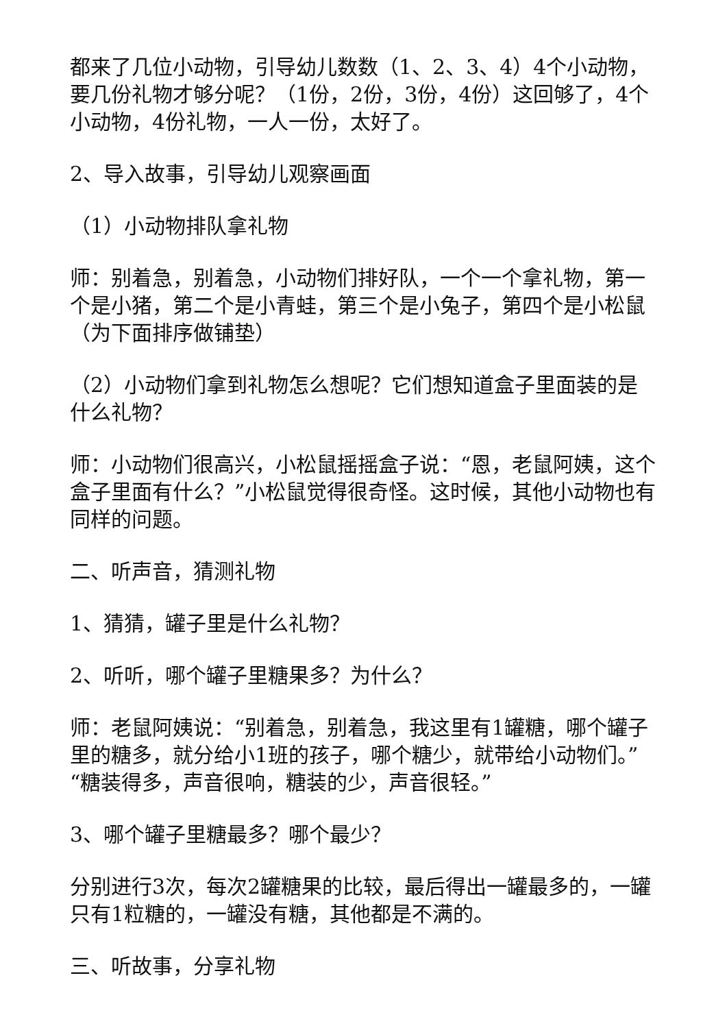都来了几位小动物，引导幼儿数数（1、2、3、4）4个小动物，要几份礼物才够分呢？（1份，2份，3份，4份）这回够了，4个小动物，4份礼物，一人一份，太好了。
2、导入故事，引导幼儿观察画面
（1）小动物排队拿礼物
师：别着急，别着急，小动物们排好队，一个一个拿礼物，第一个是小猪，第二个是小青蛙，第三个是小兔子，第四个是小松鼠（为下面排序做铺垫）
（2）小动物们拿到礼物怎么想呢？它们想知道盒子里面装的是什么礼物？
师：小动物们很高兴，小松鼠摇摇盒子说：“恩，老鼠阿姨，这个盒子里面有什么？”小松鼠觉得很奇怪。这时候，其他小动物也有同样的问题。
二、听声音，猜测礼物
1、猜猜，罐子里是什么礼物？
2、听听，哪个罐子里糖果多？为什么？
师：老鼠阿姨说：“别着急，别着急，我这里有1罐糖，哪个罐子里的糖多，就分给小1班的孩子，哪个糖少，就带给小动物们。”“糖装得多，声音很响，糖装的少，声音很轻。”
3、哪个罐子里糖最多？哪个最少？
分别进行3次，每次2罐糖果的比较，最后得出一罐最多的，一罐只有1粒糖的，一罐没有糖，其他都是不满的。
三、听故事，分享礼物